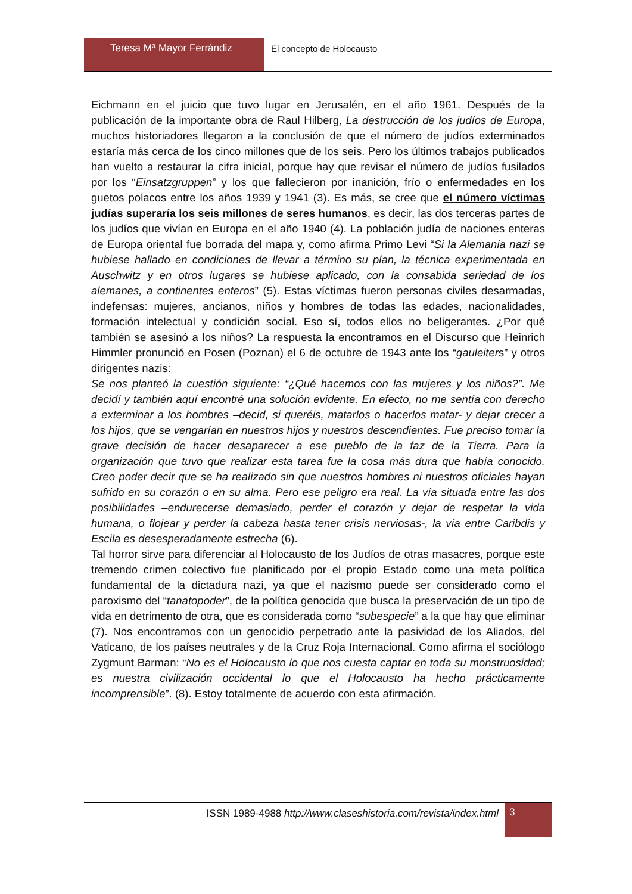Teresa Mª Mayor Ferrándiz El concepto de Holocausto
Eichmann en el juicio que tuvo lugar en Jerusalén, en el año 1961. Después de la publicación de la importante obra de Raul Hilberg, La destrucción de los judíos de Europa, muchos historiadores llegaron a la conclusión de que el número de judíos exterminados estaría más cerca de los cinco millones que de los seis. Pero los últimos trabajos publicados han vuelto a restaurar la cifra inicial, porque hay que revisar el número de judíos fusilados por los “Einsatzgruppen” y los que fallecieron por inanición, frío o enfermedades en los guetos polacos entre los años 1939 y 1941 (3). Es más, se cree que el número víctimas judías superaría los seis millones de seres humanos, es decir, las dos terceras partes de los judíos que vivían en Europa en el año 1940 (4). La población judía de naciones enteras de Europa oriental fue borrada del mapa y, como afirma Primo Levi “Si la Alemania nazi se hubiese hallado en condiciones de llevar a término su plan, la técnica experimentada en Auschwitz y en otros lugares se hubiese aplicado, con la consabida seriedad de los alemanes, a continentes enteros” (5). Estas víctimas fueron personas civiles desarmadas, indefensas: mujeres, ancianos, niños y hombres de todas las edades, nacionalidades, formación intelectual y condición social. Eso sí, todos ellos no beligerantes. ¿Por qué también se asesinó a los niños? La respuesta la encontramos en el Discurso que Heinrich Himmler pronunció en Posen (Poznan) el 6 de octubre de 1943 ante los “gauleiters” y otros dirigentes nazis:
Se nos planteó la cuestión siguiente: “¿Qué hacemos con las mujeres y los niños?”. Me decidí y también aquí encontré una solución evidente. En efecto, no me sentía con derecho a exterminar a los hombres –decid, si queréis, matarlos o hacerlos matar- y dejar crecer a los hijos, que se vengarían en nuestros hijos y nuestros descendientes. Fue preciso tomar la grave decisión de hacer desaparecer a ese pueblo de la faz de la Tierra. Para la organización que tuvo que realizar esta tarea fue la cosa más dura que había conocido. Creo poder decir que se ha realizado sin que nuestros hombres ni nuestros oficiales hayan sufrido en su corazón o en su alma. Pero ese peligro era real. La vía situada entre las dos posibilidades –endurecerse demasiado, perder el corazón y dejar de respetar la vida humana, o flojear y perder la cabeza hasta tener crisis nerviosas-, la vía entre Caribdis y Escila es desesperadamente estrecha (6).
Tal horror sirve para diferenciar al Holocausto de los Judíos de otras masacres, porque este tremendo crimen colectivo fue planificado por el propio Estado como una meta política fundamental de la dictadura nazi, ya que el nazismo puede ser considerado como el paroxismo del “tanatopoder”, de la política genocida que busca la preservación de un tipo de vida en detrimento de otra, que es considerada como “subespecie” a la que hay que eliminar (7). Nos encontramos con un genocidio perpetrado ante la pasividad de los Aliados, del Vaticano, de los países neutrales y de la Cruz Roja Internacional. Como afirma el sociólogo Zygmunt Barman: “No es el Holocausto lo que nos cuesta captar en toda su monstruosidad; es nuestra civilización occidental lo que el Holocausto ha hecho prácticamente incomprensible”. (8). Estoy totalmente de acuerdo con esta afirmación.
ISSN 1989-4988 http://www.claseshistoria.com/revista/index.html
3